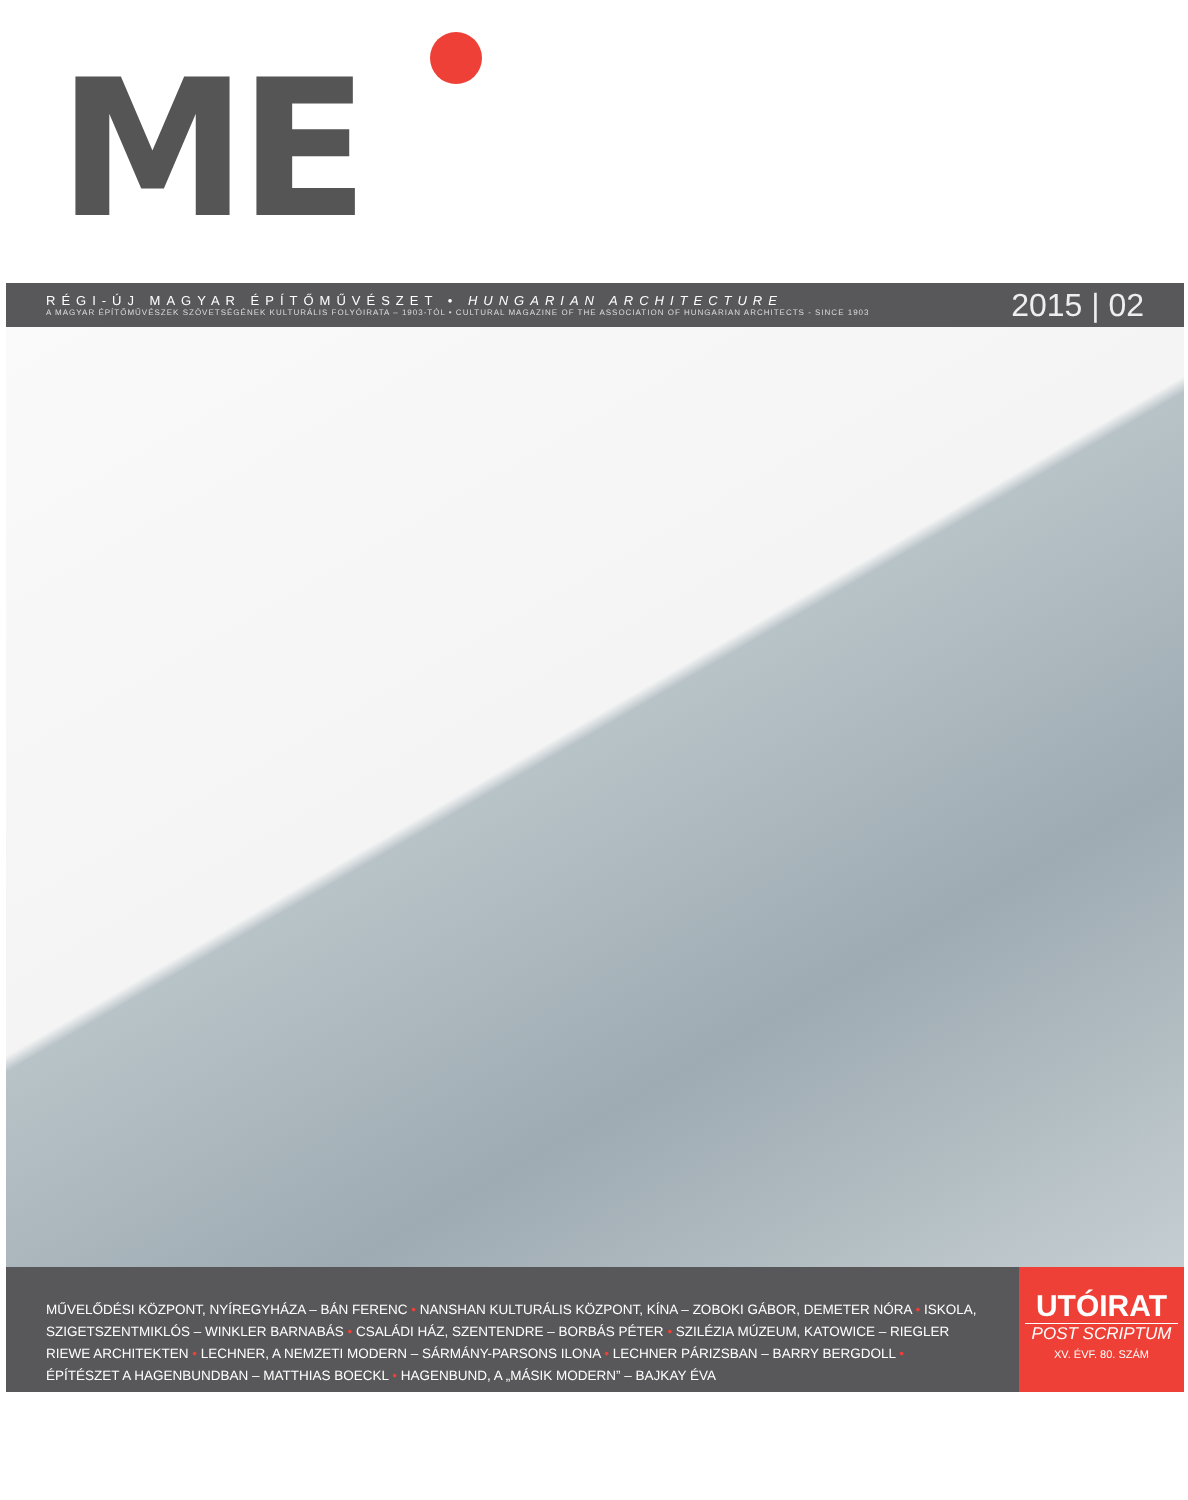ME
RÉGI-ÚJ MAGYAR ÉPÍTŐMŰVÉSZET • HUNGARIAN ARCHITECTURE
A MAGYAR ÉPÍTŐMŰVÉSZEK SZÖVETSÉGÉNEK KULTURÁLIS FOLYÓIRATA – 1903-TÓL • CULTURAL MAGAZINE OF THE ASSOCIATION OF HUNGARIAN ARCHITECTS - SINCE 1903
2015 | 02
MŰVELŐDÉSI KÖZPONT, NYÍREGYHÁZA – BÁN FERENC • NANSHAN KULTURÁLIS KÖZPONT, KÍNA – ZOBOKI GÁBOR, DEMETER NÓRA • ISKOLA, SZIGETSZENTMIKLÓS – WINKLER BARNABÁS • CSALÁDI HÁZ, SZENTENDRE – BORBÁS PÉTER • SZILÉZIA MÚZEUM, KATOWICE – RIEGLER RIEWE ARCHITEKTEN • LECHNER, A NEMZETI MODERN – SÁRMÁNY-PARSONS ILONA • LECHNER PÁRIZSBAN – BARRY BERGDOLL • ÉPÍTÉSZET A HAGENBUNDBAN – MATTHIAS BOECKL • HAGENBUND, A „MÁSIK MODERN” – BAJKAY ÉVA
UTÓIRAT
POST SCRIPTUM
XV. ÉVF. 80. SZÁM